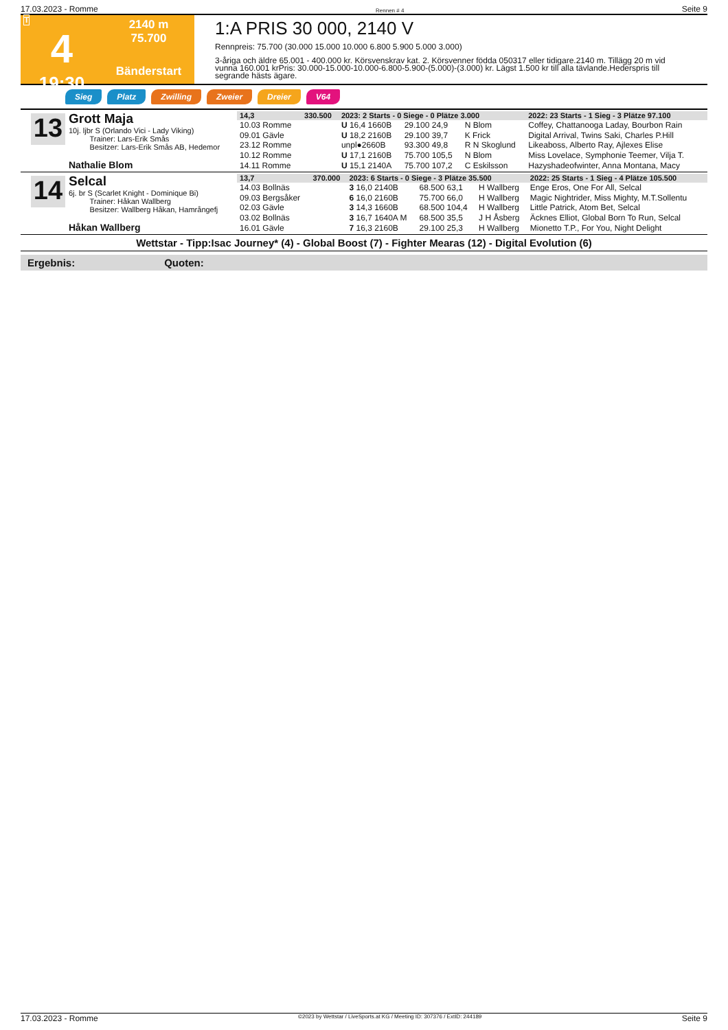17.03.2023 - Romme Rennen # 4 Seite 9
T
4
19:30
2140 m
75.700
Bänderstart
1:A PRIS 30 000, 2140 V
Rennpreis: 75.700 (30.000 15.000 10.000 6.800 5.900 5.000 3.000)
3-åriga och äldre 65.001 - 400.000 kr. Körsvenskrav kat. 2. Körsvenner födda 050317 eller tidigare.2140 m. Tillägg 20 m vid vunna 160.001 krPris: 30.000-15.000-10.000-6.800-5.900-(5.000)-(3.000) kr. Lägst 1.500 kr till alla tävlande.Hederspris till segrande hästs ägare.
Sieg Platz Zwilling Zweier Dreier V64
13
Grott Maja
10j. ljbr S (Orlando Vici - Lady Viking)
Trainer: Lars-Erik Smås
Besitzer: Lars-Erik Smås AB, Hedemor
Nathalie Blom
| 14,3 | 330.500 | 2023: 2 Starts - 0 Siege - 0 Plätze 3.000 | | | 2022: 23 Starts - 1 Sieg - 3 Plätze 97.100 |
| --- | --- | --- | --- | --- | --- |
| 10.03 Romme | | U 16,4 1660B | 29.100 24,9 | N Blom | Coffey, Chattanooga Laday, Bourbon Rain |
| 09.01 Gävle | | U 18,2 2160B | 29.100 39,7 | K Frick | Digital Arrival, Twins Saki, Charles P.Hill |
| 23.12 Romme | | unpl●2660B | 93.300 49,8 | R N Skoglund | Likeaboss, Alberto Ray, Ajlexes Elise |
| 10.12 Romme | | U 17,1 2160B | 75.700 105,5 | N Blom | Miss Lovelace, Symphonie Teemer, Vilja T. |
| 14.11 Romme | | U 15,1 2140A | 75.700 107,2 | C Eskilsson | Hazyshadeofwinter, Anna Montana, Macy |
14
Selcal
6j. br S (Scarlet Knight - Dominique Bi)
Trainer: Håkan Wallberg
Besitzer: Wallberg Håkan, Hamrångefj
Håkan Wallberg
| 13,7 | 370.000 | 2023: 6 Starts - 0 Siege - 3 Plätze 35.500 | | | 2022: 25 Starts - 1 Sieg - 4 Plätze 105.500 |
| --- | --- | --- | --- | --- | --- |
| 14.03 Bollnäs | | 3 16,0 2140B | 68.500 63,1 | H Wallberg | Enge Eros, One For All, Selcal |
| 09.03 Bergsåker | | 6 16,0 2160B | 75.700 66,0 | H Wallberg | Magic Nightrider, Miss Mighty, M.T.Sollentu |
| 02.03 Gävle | | 3 14,3 1660B | 68.500 104,4 | H Wallberg | Little Patrick, Atom Bet, Selcal |
| 03.02 Bollnäs | | 3 16,7 1640A M | 68.500 35,5 | J H Åsberg | Äcknes Elliot, Global Born To Run, Selcal |
| 16.01 Gävle | | 7 16,3 2160B | 29.100 25,3 | H Wallberg | Mionetto T.P., For You, Night Delight |
Wettstar - Tipp:Isac Journey* (4) - Global Boost (7) - Fighter Mearas (12) - Digital Evolution (6)
Ergebnis: Quoten:
17.03.2023 - Romme ©2023 by Wettstar / LiveSports.at KG / Meeting ID: 307376 / ExtID: 244189 Seite 9